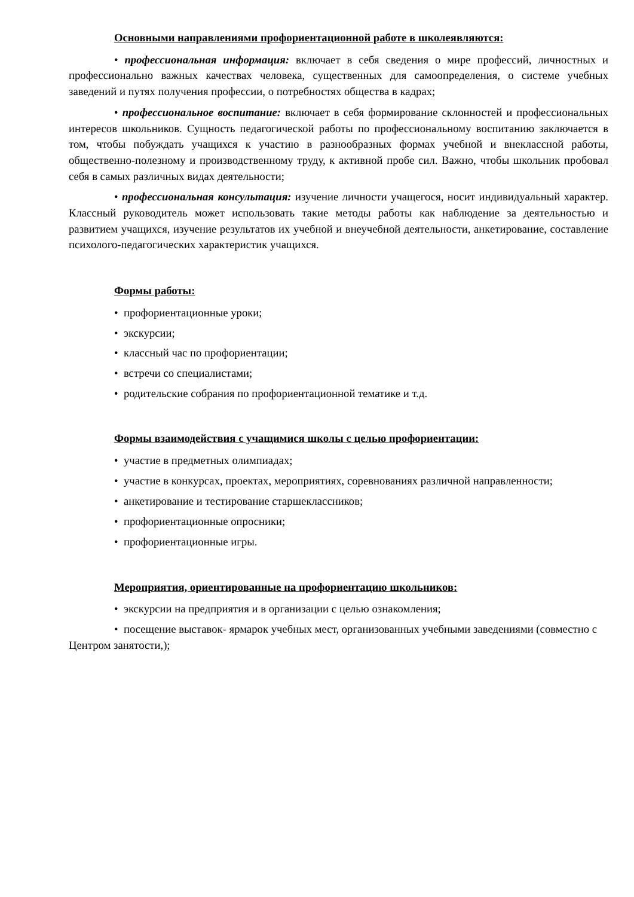Основными направлениями профориентационной работе в школеявляются:
• профессиональная информация: включает в себя сведения о мире профессий, личностных и профессионально важных качествах человека, существенных для самоопределения, о системе учебных заведений и путях получения профессии, о потребностях общества в кадрах;
• профессиональное воспитание: включает в себя формирование склонностей и профессиональных интересов школьников. Сущность педагогической работы по профессиональному воспитанию заключается в том, чтобы побуждать учащихся к участию в разнообразных формах учебной и внеклассной работы, общественно-полезному и производственному труду, к активной пробе сил. Важно, чтобы школьник пробовал себя в самых различных видах деятельности;
• профессиональная консультация: изучение личности учащегося, носит индивидуальный характер. Классный руководитель может использовать такие методы работы как наблюдение за деятельностью и развитием учащихся, изучение результатов их учебной и внеучебной деятельности, анкетирование, составление психолого-педагогических характеристик учащихся.
Формы работы:
• профориентационные уроки;
• экскурсии;
• классный час по профориентации;
• встречи со специалистами;
• родительские собрания по профориентационной тематике и т.д.
Формы взаимодействия с учащимися школы с целью профориентации:
• участие в предметных олимпиадах;
• участие в конкурсах, проектах, мероприятиях, соревнованиях различной направленности;
• анкетирование и тестирование старшеклассников;
• профориентационные опросники;
• профориентационные игры.
Мероприятия, ориентированные на профориентацию школьников:
• экскурсии на предприятия и в организации с целью ознакомления;
• посещение выставок- ярмарок учебных мест, организованных учебными заведениями (совместно с Центром занятости,);